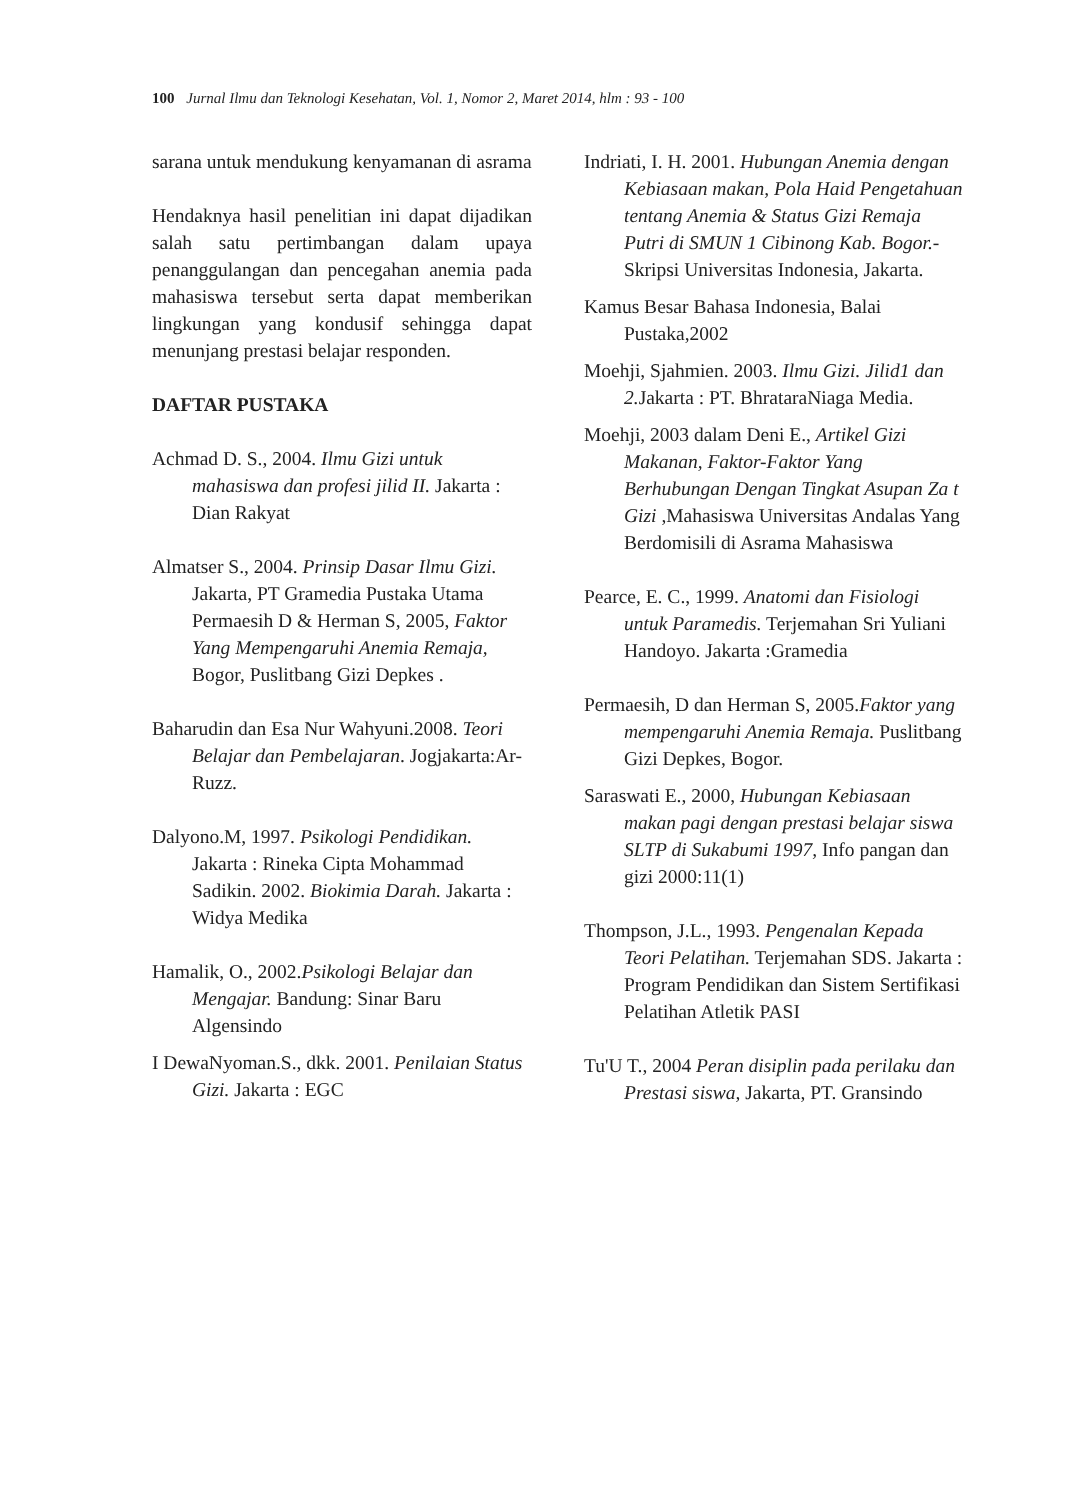100 Jurnal Ilmu dan Teknologi Kesehatan, Vol. 1, Nomor 2, Maret 2014, hlm : 93 - 100
sarana untuk mendukung kenyamanan di asrama
Hendaknya hasil penelitian ini dapat dijadikan salah satu pertimbangan dalam upaya penanggulangan dan pencegahan anemia pada mahasiswa tersebut serta dapat memberikan lingkungan yang kondusif sehingga dapat menunjang prestasi belajar responden.
DAFTAR PUSTAKA
Achmad D. S., 2004. Ilmu Gizi untuk mahasiswa dan profesi jilid II. Jakarta : Dian Rakyat
Almatser S., 2004. Prinsip Dasar Ilmu Gizi. Jakarta, PT Gramedia Pustaka Utama Permaesih D & Herman S, 2005, Faktor Yang Mempengaruhi Anemia Remaja, Bogor, Puslitbang Gizi Depkes .
Baharudin dan Esa Nur Wahyuni.2008. Teori Belajar dan Pembelajaran. Jogjakarta:Ar-Ruzz.
Dalyono.M, 1997. Psikologi Pendidikan. Jakarta : Rineka Cipta Mohammad Sadikin. 2002. Biokimia Darah. Jakarta : Widya Medika
Hamalik, O., 2002.Psikologi Belajar dan Mengajar. Bandung: Sinar Baru Algensindo
I DewaNyoman.S., dkk. 2001. Penilaian Status Gizi. Jakarta : EGC
Indriati, I. H. 2001. Hubungan Anemia dengan Kebiasaan makan, Pola Haid Pengetahuan tentang Anemia & Status Gizi Remaja Putri di SMUN 1 Cibinong Kab. Bogor.- Skripsi Universitas Indonesia, Jakarta.
Kamus Besar Bahasa Indonesia, Balai Pustaka,2002
Moehji, Sjahmien. 2003. Ilmu Gizi. Jilid1 dan 2. Jakarta : PT. BhrataraNiaga Media.
Moehji, 2003 dalam Deni E., Artikel Gizi Makanan, Faktor-Faktor Yang Berhubungan Dengan Tingkat Asupan Za t Gizi ,Mahasiswa Universitas Andalas Yang Berdomisili di Asrama Mahasiswa
Pearce, E. C., 1999. Anatomi dan Fisiologi untuk Paramedis. Terjemahan Sri Yuliani Handoyo. Jakarta :Gramedia
Permaesih, D dan Herman S, 2005.Faktor yang mempengaruhi Anemia Remaja. Puslitbang Gizi Depkes, Bogor.
Saraswati E., 2000, Hubungan Kebiasaan makan pagi dengan prestasi belajar siswa SLTP di Sukabumi 1997, Info pangan dan gizi 2000:11(1)
Thompson, J.L., 1993. Pengenalan Kepada Teori Pelatihan. Terjemahan SDS. Jakarta : Program Pendidikan dan Sistem Sertifikasi Pelatihan Atletik PASI
Tu'U T., 2004 Peran disiplin pada perilaku dan Prestasi siswa, Jakarta, PT. Gransindo